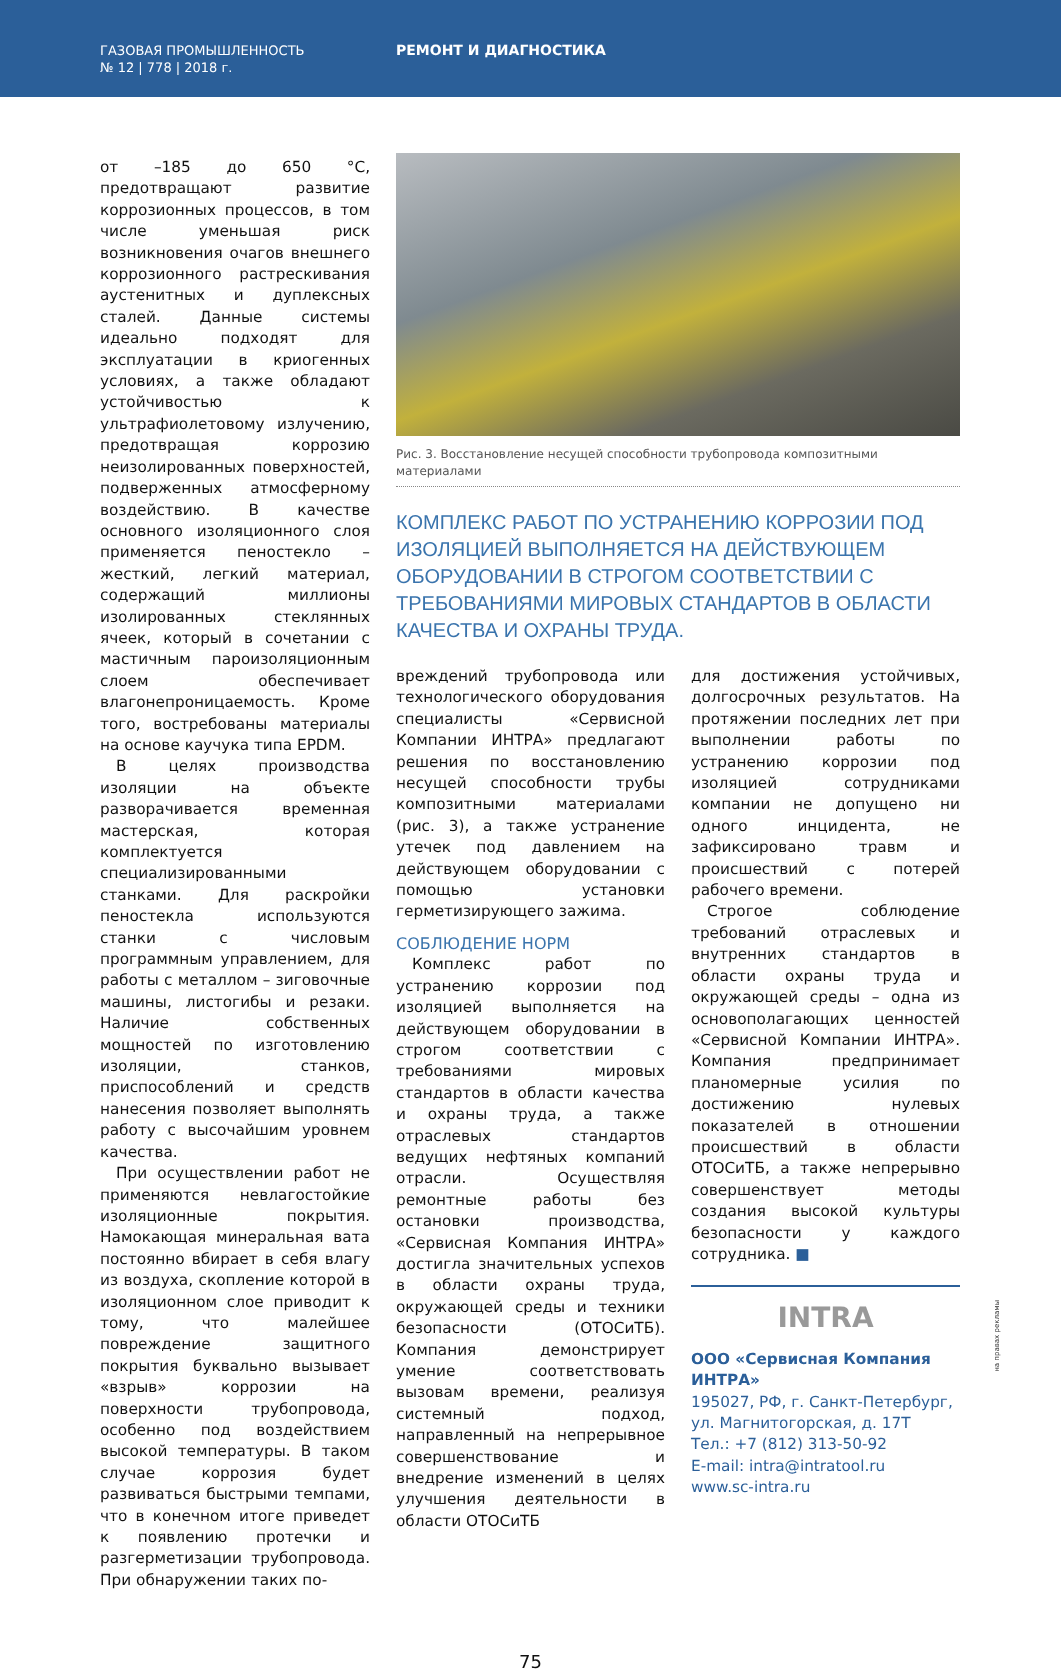ГАЗОВАЯ ПРОМЫШЛЕННОСТЬ
№ 12 | 778 | 2018 г.
РЕМОНТ И ДИАГНОСТИКА
от –185 до 650 °С, предотвращают развитие коррозионных процессов, в том числе уменьшая риск возникновения очагов внешнего коррозионного растрескивания аустенитных и дуплексных сталей. Данные системы идеально подходят для эксплуатации в криогенных условиях, а также обладают устойчивостью к ультрафиолетовому излучению, предотвращая коррозию неизолированных поверхностей, подверженных атмосферному воздействию. В качестве основного изоляционного слоя применяется пеностекло – жесткий, легкий материал, содержащий миллионы изолированных стеклянных ячеек, который в сочетании с мастичным пароизоляционным слоем обеспечивает влагонепроницаемость. Кроме того, востребованы материалы на основе каучука типа EPDM.
В целях производства изоляции на объекте разворачивается временная мастерская, которая комплектуется специализированными станками. Для раскройки пеностекла используются станки с числовым программным управлением, для работы с металлом – зиговочные машины, листогибы и резаки. Наличие собственных мощностей по изготовлению изоляции, станков, приспособлений и средств нанесения позволяет выполнять работу с высочайшим уровнем качества.
При осуществлении работ не применяются невлагостойкие изоляционные покрытия. Намокающая минеральная вата постоянно вбирает в себя влагу из воздуха, скопление которой в изоляционном слое приводит к тому, что малейшее повреждение защитного покрытия буквально вызывает «взрыв» коррозии на поверхности трубопровода, особенно под воздействием высокой температуры. В таком случае коррозия будет развиваться быстрыми темпами, что в конечном итоге приведет к появлению протечки и разгерметизации трубопровода. При обнаружении таких по-
Рис. 3. Восстановление несущей способности трубопровода композитными материалами
КОМПЛЕКС РАБОТ ПО УСТРАНЕНИЮ КОРРОЗИИ ПОД ИЗОЛЯЦИЕЙ ВЫПОЛНЯЕТСЯ НА ДЕЙСТВУЮЩЕМ ОБОРУДОВАНИИ В СТРОГОМ СООТВЕТСТВИИ С ТРЕБОВАНИЯМИ МИРОВЫХ СТАНДАРТОВ В ОБЛАСТИ КАЧЕСТВА И ОХРАНЫ ТРУДА.
вреждений трубопровода или технологического оборудования специалисты «Сервисной Компании ИНТРА» предлагают решения по восстановлению несущей способности трубы композитными материалами (рис. 3), а также устранение утечек под давлением на действующем оборудовании с помощью установки герметизирующего зажима.
СОБЛЮДЕНИЕ НОРМ
Комплекс работ по устранению коррозии под изоляцией выполняется на действующем оборудовании в строгом соответствии с требованиями мировых стандартов в области качества и охраны труда, а также отраслевых стандартов ведущих нефтяных компаний отрасли. Осуществляя ремонтные работы без остановки производства, «Сервисная Компания ИНТРА» достигла значительных успехов в области охраны труда, окружающей среды и техники безопасности (ОТОСиТБ). Компания демонстрирует умение соответствовать вызовам времени, реализуя системный подход, направленный на непрерывное совершенствование и внедрение изменений в целях улучшения деятельности в области ОТОСиТБ
для достижения устойчивых, долгосрочных результатов. На протяжении последних лет при выполнении работы по устранению коррозии под изоляцией сотрудниками компании не допущено ни одного инцидента, не зафиксировано травм и происшествий с потерей рабочего времени.
Строгое соблюдение требований отраслевых и внутренних стандартов в области охраны труда и окружающей среды – одна из основополагающих ценностей «Сервисной Компании ИНТРА». Компания предпринимает планомерные усилия по достижению нулевых показателей в отношении происшествий в области ОТОСиТБ, а также непрерывно совершенствует методы создания высокой культуры безопасности у каждого сотрудника. ■
INTRA
ООО «Сервисная Компания ИНТРА»
195027, РФ, г. Санкт-Петербург,
ул. Магнитогорская, д. 17Т
Тел.: +7 (812) 313-50-92
E-mail: intra@intratool.ru
www.sc-intra.ru
75
на правах рекламы